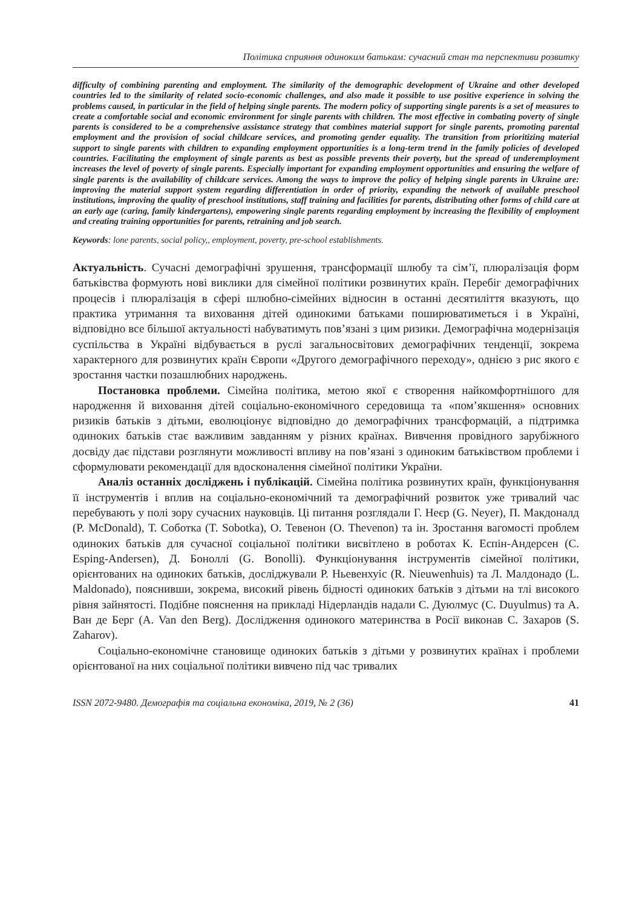Політика сприяння одиноким батькам: сучасний стан та перспективи розвитку
difficulty of combining parenting and employment. The similarity of the demographic development of Ukraine and other developed countries led to the similarity of related socio-economic challenges, and also made it possible to use positive experience in solving the problems caused, in particular in the field of helping single parents. The modern policy of supporting single parents is a set of measures to create a comfortable social and economic environment for single parents with children. The most effective in combating poverty of single parents is considered to be a comprehensive assistance strategy that combines material support for single parents, promoting parental employment and the provision of social childcare services, and promoting gender equality. The transition from prioritizing material support to single parents with children to expanding employment opportunities is a long-term trend in the family policies of developed countries. Facilitating the employment of single parents as best as possible prevents their poverty, but the spread of underemployment increases the level of poverty of single parents. Especially important for expanding employment opportunities and ensuring the welfare of single parents is the availability of childcare services. Among the ways to improve the policy of helping single parents in Ukraine are: improving the material support system regarding differentiation in order of priority, expanding the network of available preschool institutions, improving the quality of preschool institutions, staff training and facilities for parents, distributing other forms of child care at an early age (caring, family kindergartens), empowering single parents regarding employment by increasing the flexibility of employment and creating training opportunities for parents, retraining and job search.
Keywords: lone parents, social policy,, employment, poverty, pre-school establishments.
Актуальність. Сучасні демографічні зрушення, трансформації шлюбу та сім’ї, плюралізація форм батьківства формують нові виклики для сімейної політики розвинутих країн. Перебіг демографічних процесів і плюралізація в сфері шлюбно-сімейних відносин в останні десятиліття вказують, що практика утримання та виховання дітей одинокими батьками поширюватиметься і в Україні, відповідно все більшої актуальності набуватимуть пов’язані з цим ризики. Демографічна модернізація суспільства в Україні відбувається в руслі загальносвітових демографічних тенденції, зокрема характерного для розвинутих країн Європи «Другого демографічного переходу», однією з рис якого є зростання частки позашлюбних народжень.
Постановка проблеми. Сімейна політика, метою якої є створення найкомфортнішого для народження й виховання дітей соціально-економічного середовища та «пом’якшення» основних ризиків батьків з дітьми, еволюціонує відповідно до демографічних трансформацій, а підтримка одиноких батьків стає важливим завданням у різних країнах. Вивчення провідного зарубіжного досвіду дає підстави розглянути можливості впливу на пов’язані з одиноким батьківством проблеми і сформулювати рекомендації для вдосконалення сімейної політики України.
Аналіз останніх досліджень і публікацій. Сімейна політика розвинутих країн, функціонування її інструментів і вплив на соціально-економічний та демографічний розвиток уже тривалий час перебувають у полі зору сучасних науковців. Ці питання розглядали Г. Неєр (G. Neyer), П. Макдоналд (P. McDonald), Т. Соботка (T. Sobotka), О. Тевенон (O. Thevenon) та ін. Зростання вагомості проблем одиноких батьків для сучасної соціальної політики висвітлено в роботах К. Еспін-Андерсен (C. Esping-Andersen), Д. Боноллі (G. Bonolli). Функціонування інструментів сімейної політики, орієнтованих на одиноких батьків, досліджували Р. Ньевенхуіс (R. Nieuwenhuis) та Л. Малдонадо (L. Maldonado), пояснивши, зокрема, високий рівень бідності одиноких батьків з дітьми на тлі високого рівня зайнятості. Подібне пояснення на прикладі Нідерландів надали С. Дуюлмус (C. Duyulmus) та А. Ван де Берг (A. Van den Berg). Дослідження одинокого материнства в Росії виконав С. Захаров (S. Zaharov).
Соціально-економічне становище одиноких батьків з дітьми у розвинутих країнах і проблеми орієнтованої на них соціальної політики вивчено під час тривалих
ISSN 2072-9480. Демографія та соціальна економіка, 2019, № 2 (36) 41